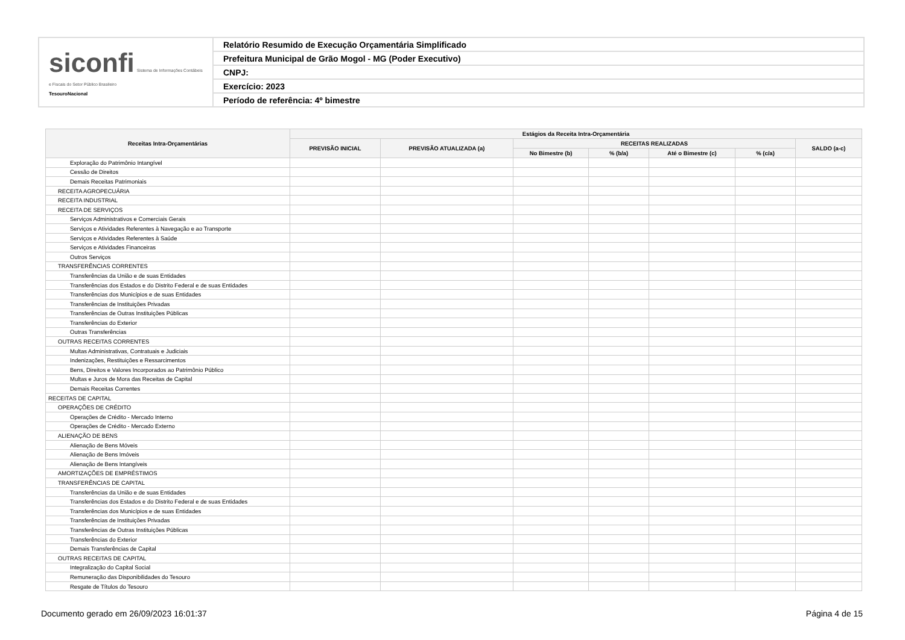| siconfi Sistema de Informações Contábeis e Fiscais do Setor Público Brasileiro TesouroNacional | Relatório Resumido de Execução Orçamentária Simplificado |
| | Prefeitura Municipal de Grão Mogol - MG (Poder Executivo) |
| | CNPJ: |
| | Exercício: 2023 |
| | Período de referência: 4º bimestre |
| Receitas Intra-Orçamentárias | Estágios da Receita Intra-Orçamentária | | | | | | |
| --- | --- | --- | --- | --- | --- | --- | --- |
| | PREVISÃO INICIAL | PREVISÃO ATUALIZADA (a) | RECEITAS REALIZADAS | | | | SALDO (a-c) |
| | | | No Bimestre (b) | % (b/a) | Até o Bimestre (c) | % (c/a) | |
| Exploração do Patrimônio Intangível | | | | | | | |
| Cessão de Direitos | | | | | | | |
| Demais Receitas Patrimoniais | | | | | | | |
| RECEITA AGROPECUÁRIA | | | | | | | |
| RECEITA INDUSTRIAL | | | | | | | |
| RECEITA DE SERVIÇOS | | | | | | | |
| Serviços Administrativos e Comerciais Gerais | | | | | | | |
| Serviços e Atividades Referentes à Navegação e ao Transporte | | | | | | | |
| Serviços e Atividades Referentes à Saúde | | | | | | | |
| Serviços e Atividades Financeiras | | | | | | | |
| Outros Serviços | | | | | | | |
| TRANSFERÊNCIAS CORRENTES | | | | | | | |
| Transferências da União e de suas Entidades | | | | | | | |
| Transferências dos Estados e do Distrito Federal e de suas Entidades | | | | | | | |
| Transferências dos Municípios e de suas Entidades | | | | | | | |
| Transferências de Instituições Privadas | | | | | | | |
| Transferências de Outras Instituições Públicas | | | | | | | |
| Transferências do Exterior | | | | | | | |
| Outras Transferências | | | | | | | |
| OUTRAS RECEITAS CORRENTES | | | | | | | |
| Multas Administrativas, Contratuais e Judiciais | | | | | | | |
| Indenizações, Restituições e Ressarcimentos | | | | | | | |
| Bens, Direitos e Valores Incorporados ao Patrimônio Público | | | | | | | |
| Multas e Juros de Mora das Receitas de Capital | | | | | | | |
| Demais Receitas Correntes | | | | | | | |
| RECEITAS DE CAPITAL | | | | | | | |
| OPERAÇÕES DE CRÉDITO | | | | | | | |
| Operações de Crédito - Mercado Interno | | | | | | | |
| Operações de Crédito - Mercado Externo | | | | | | | |
| ALIENAÇÃO DE BENS | | | | | | | |
| Alienação de Bens Móveis | | | | | | | |
| Alienação de Bens Imóveis | | | | | | | |
| Alienação de Bens Intangíveis | | | | | | | |
| AMORTIZAÇÕES DE EMPRÉSTIMOS | | | | | | | |
| TRANSFERÊNCIAS DE CAPITAL | | | | | | | |
| Transferências da União e de suas Entidades | | | | | | | |
| Transferências dos Estados e do Distrito Federal e de suas Entidades | | | | | | | |
| Transferências dos Municípios e de suas Entidades | | | | | | | |
| Transferências de Instituições Privadas | | | | | | | |
| Transferências de Outras Instituições Públicas | | | | | | | |
| Transferências do Exterior | | | | | | | |
| Demais Transferências de Capital | | | | | | | |
| OUTRAS RECEITAS DE CAPITAL | | | | | | | |
| Integralização do Capital Social | | | | | | | |
| Remuneração das Disponibilidades do Tesouro | | | | | | | |
| Resgate de Títulos do Tesouro | | | | | | | |
Documento gerado em 26/09/2023 16:01:37 Página 4 de 15